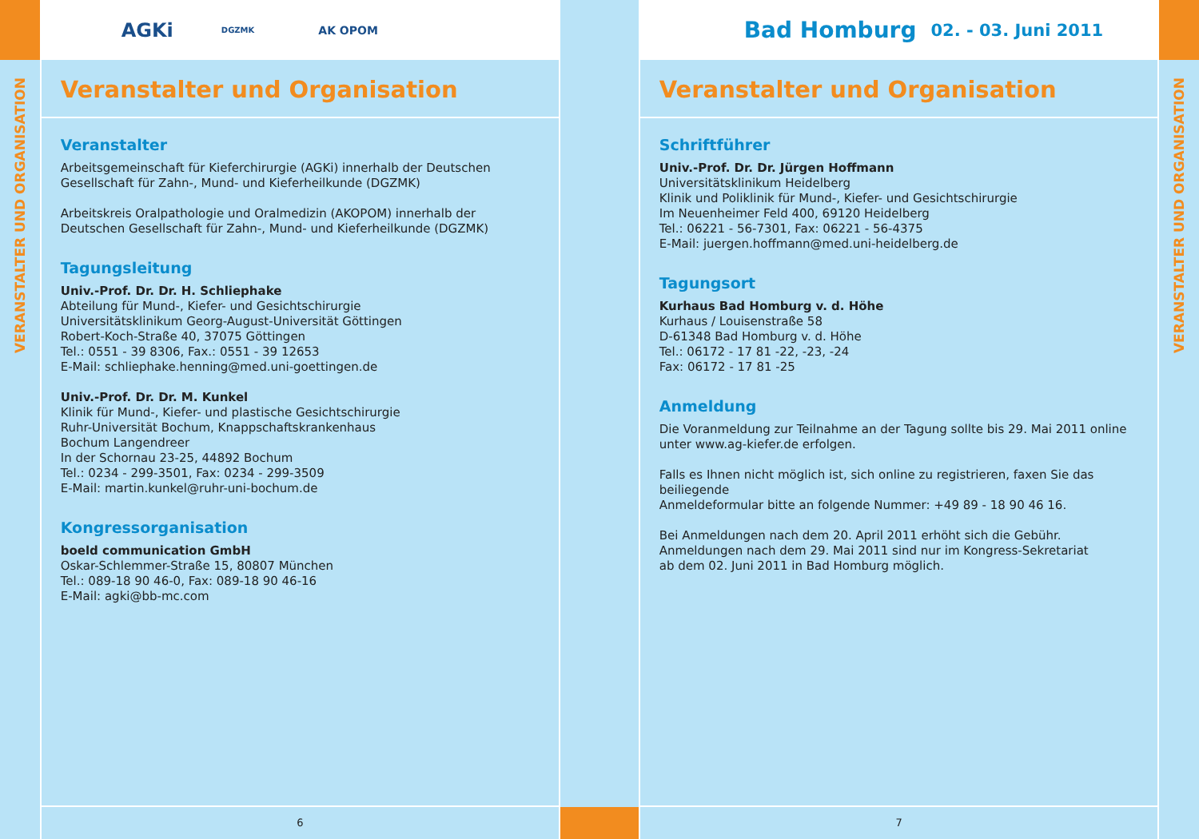VERANSTALTER UND ORGANISATION
AGKi DGZMK AK OPOM
Veranstalter und Organisation
Veranstalter
Arbeitsgemeinschaft für Kieferchirurgie (AGKi) innerhalb der Deutschen
Gesellschaft für Zahn-, Mund- und Kieferheilkunde (DGZMK)
Arbeitskreis Oralpathologie und Oralmedizin (AKOPOM) innerhalb der
Deutschen Gesellschaft für Zahn-, Mund- und Kieferheilkunde (DGZMK)
Tagungsleitung
Univ.-Prof. Dr. Dr. H. Schliephake
Abteilung für Mund-, Kiefer- und Gesichtschirurgie
Universitätsklinikum Georg-August-Universität Göttingen
Robert-Koch-Straße 40, 37075 Göttingen
Tel.: 0551 - 39 8306, Fax.: 0551 - 39 12653
E-Mail: schliephake.henning@med.uni-goettingen.de
Univ.-Prof. Dr. Dr. M. Kunkel
Klinik für Mund-, Kiefer- und plastische Gesichtschirurgie
Ruhr-Universität Bochum, Knappschaftskrankenhaus
Bochum Langendreer
In der Schornau 23-25, 44892 Bochum
Tel.: 0234 - 299-3501, Fax: 0234 - 299-3509
E-Mail: martin.kunkel@ruhr-uni-bochum.de
Kongressorganisation
boeld communication GmbH
Oskar-Schlemmer-Straße 15, 80807 München
Tel.: 089-18 90 46-0, Fax: 089-18 90 46-16
E-Mail: agki@bb-mc.com
6
Bad Homburg 02. - 03. Juni 2011
Veranstalter und Organisation
Schriftführer
Univ.-Prof. Dr. Dr. Jürgen Hoffmann
Universitätsklinikum Heidelberg
Klinik und Poliklinik für Mund-, Kiefer- und Gesichtschirurgie
Im Neuenheimer Feld 400, 69120 Heidelberg
Tel.: 06221 - 56-7301, Fax: 06221 - 56-4375
E-Mail: juergen.hoffmann@med.uni-heidelberg.de
Tagungsort
Kurhaus Bad Homburg v. d. Höhe
Kurhaus / Louisenstraße 58
D-61348 Bad Homburg v. d. Höhe
Tel.: 06172 - 17 81 -22, -23, -24
Fax: 06172 - 17 81 -25
Anmeldung
Die Voranmeldung zur Teilnahme an der Tagung sollte bis 29. Mai 2011 online
unter www.ag-kiefer.de erfolgen.
Falls es Ihnen nicht möglich ist, sich online zu registrieren, faxen Sie das beiliegende
Anmeldeformular bitte an folgende Nummer: +49 89 - 18 90 46 16.
Bei Anmeldungen nach dem 20. April 2011 erhöht sich die Gebühr.
Anmeldungen nach dem 29. Mai 2011 sind nur im Kongress-Sekretariat
ab dem 02. Juni 2011 in Bad Homburg möglich.
7
VERANSTALTER UND ORGANISATION